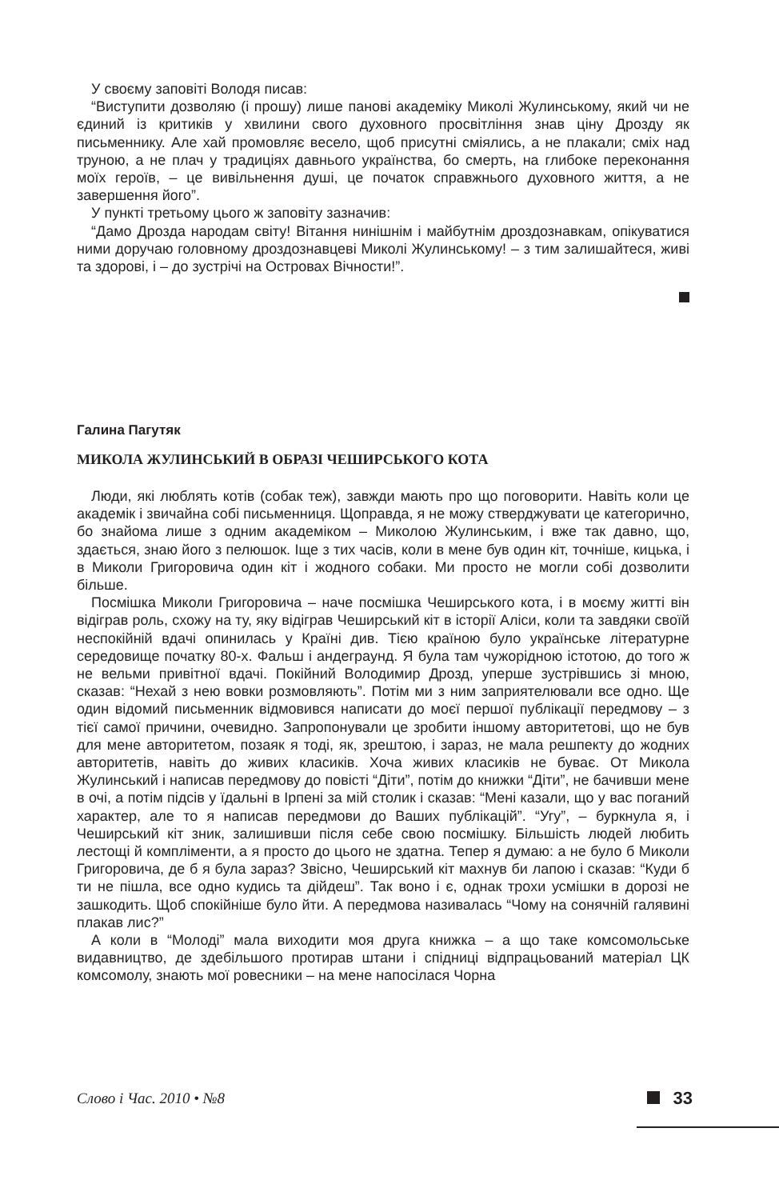У своєму заповіті Володя писав:
“Виступити дозволяю (і прошу) лише панові академіку Миколі Жулинському, який чи не єдиний із критиків у хвилини свого духовного просвітління знав ціну Дрозду як письменнику. Але хай промовляє весело, щоб присутні сміялись, а не плакали; сміх над труною, а не плач у традиціях давнього українства, бо смерть, на глибоке переконання моїх героїв, – це вивільнення душі, це початок справжнього духовного життя, а не завершення його”.
У пункті третьому цього ж заповіту зазначив:
“Дамо Дрозда народам світу! Вітання нинішнім і майбутнім дроздознавкам, опікуватися ними доручаю головному дроздознавцеві Миколі Жулинському! – з тим залишайтеся, живі та здорові, і – до зустрічі на Островах Вічности!”.
Галина Пагутяк
МИКОЛА ЖУЛИНСЬКИЙ В ОБРАЗІ ЧЕШИРСЬКОГО КОТА
Люди, які люблять котів (собак теж), завжди мають про що поговорити. Навіть коли це академік і звичайна собі письменниця. Щоправда, я не можу стверджувати це категорично, бо знайома лише з одним академіком – Миколою Жулинським, і вже так давно, що, здається, знаю його з пелюшок. Іще з тих часів, коли в мене був один кіт, точніше, кицька, і в Миколи Григоровича один кіт і жодного собаки. Ми просто не могли собі дозволити більше.
Посмішка Миколи Григоровича – наче посмішка Чеширського кота, і в моєму житті він відігрaв роль, схожу на ту, яку відігрaв Чеширський кіт в історії Аліси, коли та завдяки своїй неспокійній вдачі опинилась у Країні див. Тією країною було українське літературне середовище початку 80-х. Фальш і андеграунд. Я була там чужорідною істотою, до того ж не вельми привітної вдачі. Покійний Володимир Дрозд, уперше зустрівшись зі мною, сказав: “Нехай з нею вовки розмовляють”. Потім ми з ним заприятелювали все одно. Ще один відомий письменник відмовився написати до моєї першої публікації передмову – з тієї самої причини, очевидно. Запропонували це зробити іншому авторитетові, що не був для мене авторитетом, позаяк я тоді, як, зрештою, і зараз, не мала решпекту до жодних авторитетів, навіть до живих класиків. Хоча живих класиків не буває. От Микола Жулинський і написав передмову до повісті “Діти”, потім до книжки “Діти”, не бачивши мене в очі, а потім підсів у їдальні в Ірпені за мій столик і сказав: “Мені казали, що у вас поганий характер, але то я написав передмови до Ваших публікацій”. “Угу”, – буркнула я, і Чеширський кіт зник, залишивши після себе свою посмішку. Більшість людей любить лестощі й компліменти, а я просто до цього не здатна. Тепер я думаю: а не було б Миколи Григоровича, де б я була зараз? Звісно, Чеширський кіт махнув би лапою і сказав: “Куди б ти не пішла, все одно кудись та дійдеш”. Так воно і є, однак трохи усмішки в дорозі не зашкодить. Щоб спокійніше було йти. А передмова називалась “Чому на сонячній галявині плакав лис?”
А коли в “Молоді” мала виходити моя друга книжка – а що таке комсомольське видавництво, де здебільшого протирав штани і спідниці відпрацьований матеріал ЦК комсомолу, знають мої ровесники – на мене напосілася Чорна
Слово і Час. 2010 • №8 33